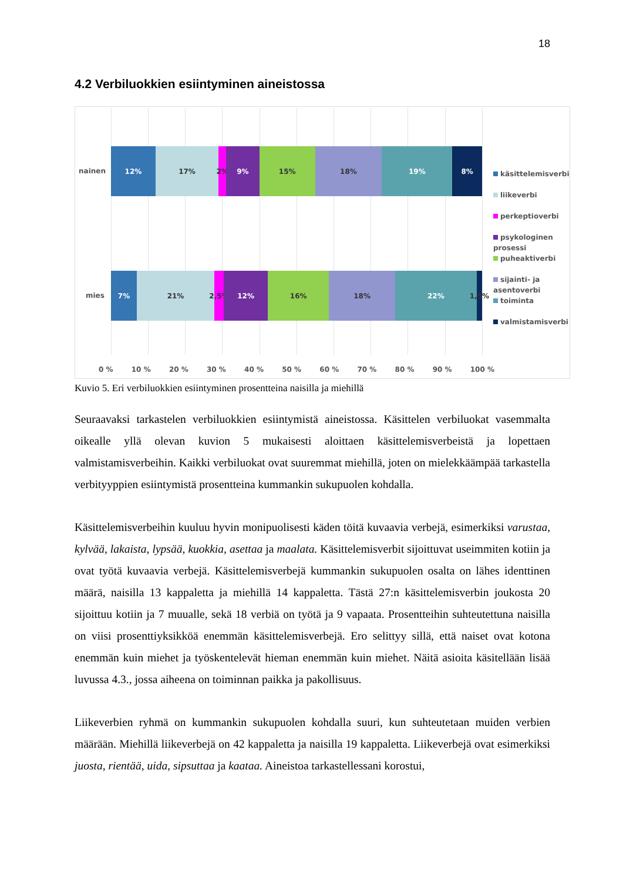18
4.2 Verbiluokkien esiintyminen aineistossa
nainen
12% 17% 2% 9% 15% 18% 19% 8%
mies
7% 21% 2,5% 12% 16% 18% 22% 1,5%
käsittelemisverbi
liikeverbi
perkeptioverbi
psykologinen prosessi
puheaktiverbi
sijainti- ja asentoverbi
toiminta
valmistamisverbi
0 % 10 % 20 % 30 % 40 % 50 % 60 % 70 % 80 % 90 % 100 %
Kuvio 5. Eri verbiluokkien esiintyminen prosentteina naisilla ja miehillä
Seuraavaksi tarkastelen verbiluokkien esiintymistä aineistossa. Käsittelen verbiluokat vasemmalta oikealle yllä olevan kuvion 5 mukaisesti aloittaen käsittelemisverbeistä ja lopettaen valmistamisverbeihin. Kaikki verbiluokat ovat suuremmat miehillä, joten on mielekkäämpää tarkastella verbityyppien esiintymistä prosentteina kummankin sukupuolen kohdalla.
Käsittelemisverbeihin kuuluu hyvin monipuolisesti käden töitä kuvaavia verbejä, esimerkiksi varustaa, kylvää, lakaista, lypsää, kuokkia, asettaa ja maalata. Käsittelemisverbit sijoittuvat useimmiten kotiin ja ovat työtä kuvaavia verbejä. Käsittelemisverbejä kummankin sukupuolen osalta on lähes identtinen määrä, naisilla 13 kappaletta ja miehillä 14 kappaletta. Tästä 27:n käsittelemisverbin joukosta 20 sijoittuu kotiin ja 7 muualle, sekä 18 verbiä on työtä ja 9 vapaata. Prosentteihin suhteutettuna naisilla on viisi prosenttiyksikköä enemmän käsittelemisverbejä. Ero selittyy sillä, että naiset ovat kotona enemmän kuin miehet ja työskentelevät hieman enemmän kuin miehet. Näitä asioita käsitellään lisää luvussa 4.3., jossa aiheena on toiminnan paikka ja pakollisuus.
Liikeverbien ryhmä on kummankin sukupuolen kohdalla suuri, kun suhteutetaan muiden verbien määrään. Miehillä liikeverbejä on 42 kappaletta ja naisilla 19 kappaletta. Liikeverbejä ovat esimerkiksi juosta, rientää, uida, sipsuttaa ja kaataa. Aineistoa tarkastellessani korostui,